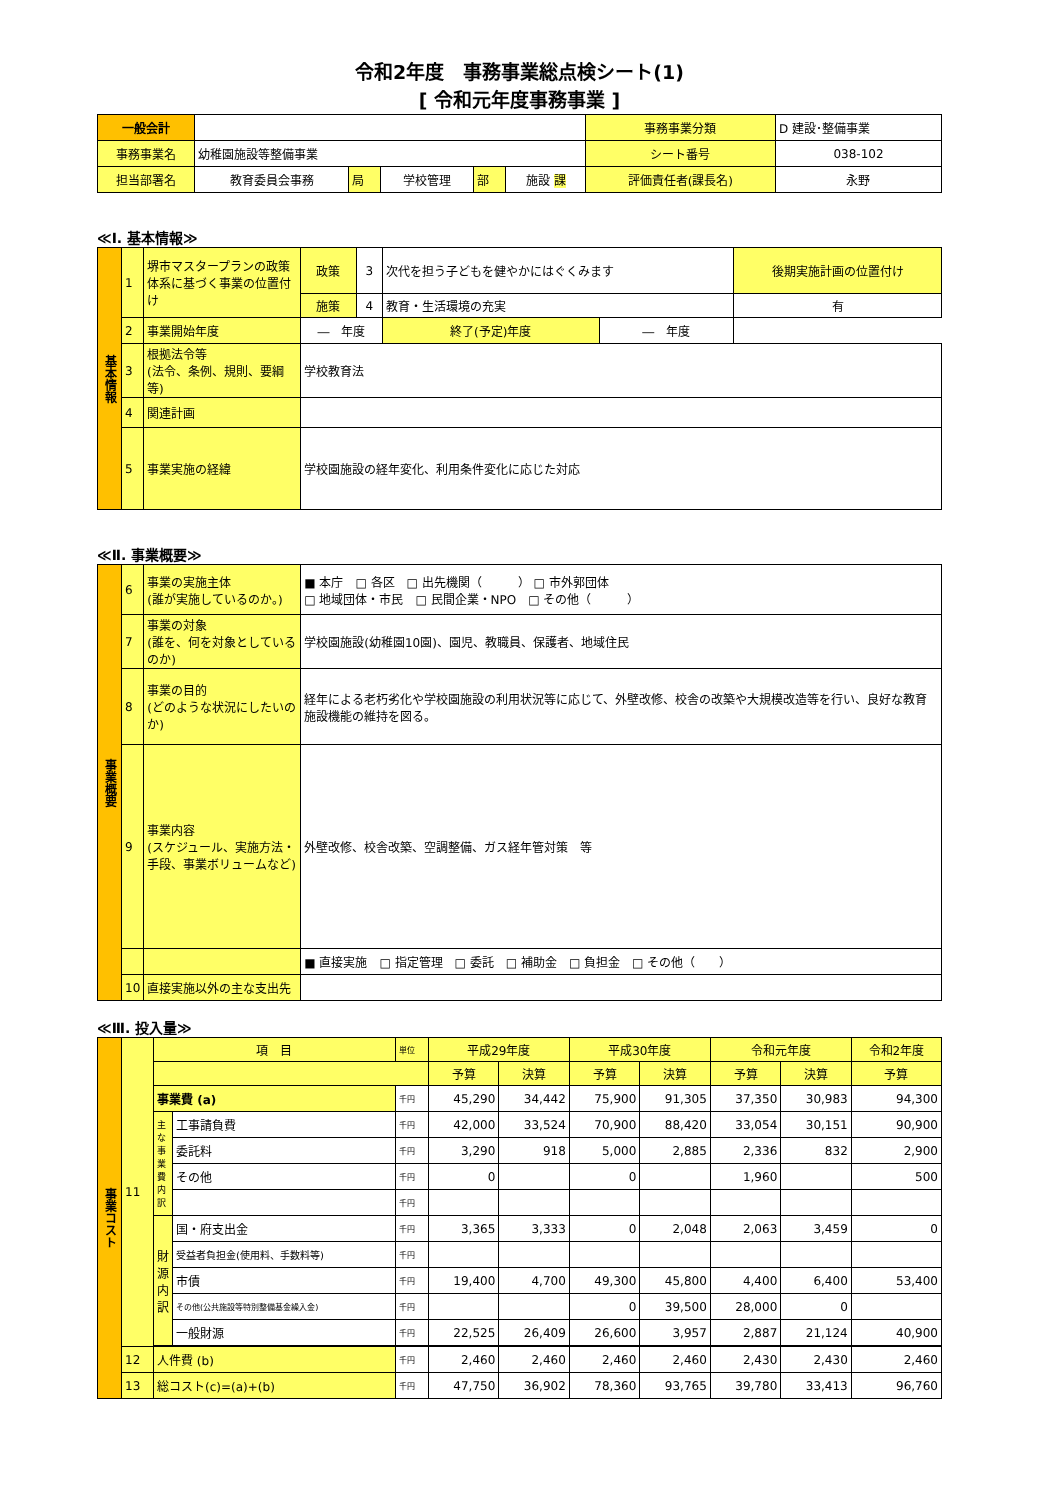令和2年度　事務事業総点検シート(1)
[ 令和元年度事務事業 ]
| 一般会計 | | | | | | 事務事業分類 | D 建設･整備事業 |
| 事務事業名 | 幼稚園施設等整備事業 | | | | | シート番号 | 038-102 |
| 担当部署名 | 教育委員会事務 | 局 | 学校管理 | 部 | 施設 課 | 評価責任者(課長名) | 永野 |
≪Ⅰ. 基本情報≫
| 基本情報 | 1 | 堺市マスタープランの政策体系に基づく事業の位置付け | 政策 | 3 | 次代を担う子どもを健やかにはぐくみます | | 後期実施計画の位置付け |
| | | | 施策 | 4 | 教育・生活環境の充実 | | 有 |
| | 2 | 事業開始年度 | ― 年度 | | 終了(予定)年度 | ― 年度 | |
| | 3 | 根拠法令等 (法令、条例、規則、要綱等) | 学校教育法 | | | | |
| | 4 | 関連計画 | | | | | |
| | 5 | 事業実施の経緯 | 学校園施設の経年変化、利用条件変化に応じた対応 | | | | |
≪Ⅱ. 事業概要≫
| 事業概要 | 6 | 事業の実施主体 (誰が実施しているのか。) | ■ 本庁 □ 各区 □ 出先機関（ ） □ 市外郭団体 □ 地域団体・市民 □ 民間企業・NPO □ その他（ ） |
| | 7 | 事業の対象 (誰を、何を対象としているのか) | 学校園施設(幼稚園10園)、園児、教職員、保護者、地域住民 |
| | 8 | 事業の目的 (どのような状況にしたいのか) | 経年による老朽劣化や学校園施設の利用状況等に応じて、外壁改修、校舎の改築や大規模改造等を行い、良好な教育施設機能の維持を図る。 |
| | 9 | 事業内容 (スケジュール、実施方法・手段、事業ボリュームなど) | 外壁改修、校舎改築、空調整備、ガス経年管対策 等 |
| | | | ■ 直接実施 □ 指定管理 □ 委託 □ 補助金 □ 負担金 □ その他（ ） |
| | 10 | 直接実施以外の主な支出先 | |
≪Ⅲ. 投入量≫
| 事業コスト | 11 | 項 目 | | 単位 | 平成29年度 | | 平成30年度 | | 令和元年度 | | 令和2年度 |
| | | | | | 予算 | 決算 | 予算 | 決算 | 予算 | 決算 | 予算 |
| | | 事業費 (a) | | 千円 | 45,290 | 34,442 | 75,900 | 91,305 | 37,350 | 30,983 | 94,300 |
| | | 主な事業費内訳 | 工事請負費 | 千円 | 42,000 | 33,524 | 70,900 | 88,420 | 33,054 | 30,151 | 90,900 |
| | | | 委託料 | 千円 | 3,290 | 918 | 5,000 | 2,885 | 2,336 | 832 | 2,900 |
| | | | その他 | 千円 | 0 | | 0 | | 1,960 | | 500 |
| | | | | 千円 | | | | | | | |
| | | 財源内訳 | 国・府支出金 | 千円 | 3,365 | 3,333 | 0 | 2,048 | 2,063 | 3,459 | 0 |
| | | | 受益者負担金(使用料、手数料等) | 千円 | | | | | | | |
| | | | 市債 | 千円 | 19,400 | 4,700 | 49,300 | 45,800 | 4,400 | 6,400 | 53,400 |
| | | | その他(公共施設等特別整備基金繰入金) | 千円 | | | 0 | 39,500 | 28,000 | 0 | |
| | | | 一般財源 | 千円 | 22,525 | 26,409 | 26,600 | 3,957 | 2,887 | 21,124 | 40,900 |
| | 12 | 人件費 (b) | | 千円 | 2,460 | 2,460 | 2,460 | 2,460 | 2,430 | 2,430 | 2,460 |
| | 13 | 総コスト(c)=(a)+(b) | | 千円 | 47,750 | 36,902 | 78,360 | 93,765 | 39,780 | 33,413 | 96,760 |